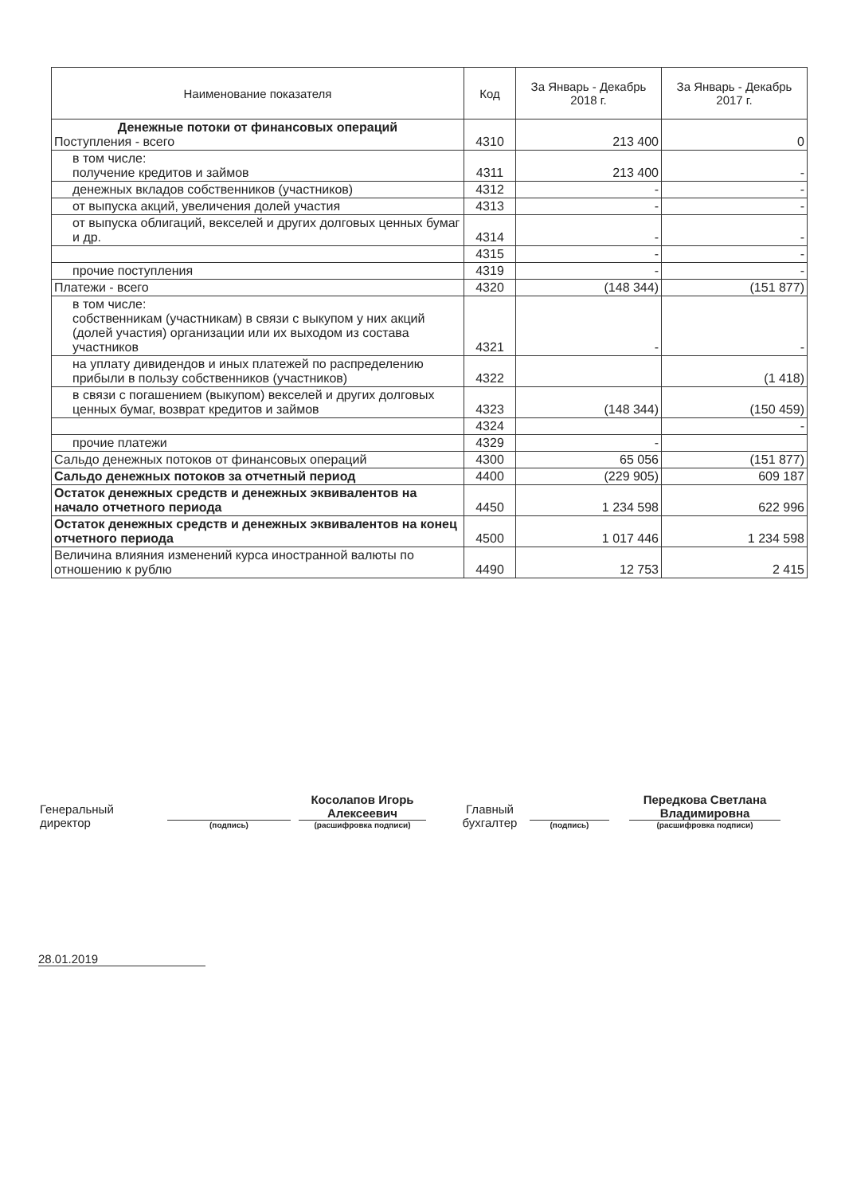| Наименование показателя | Код | За Январь - Декабрь 2018 г. | За Январь - Декабрь 2017 г. |
| --- | --- | --- | --- |
| Денежные потоки от финансовых операций Поступления - всего | 4310 | 213 400 | 0 |
| в том числе: получение кредитов и займов | 4311 | 213 400 | - |
| денежных вкладов собственников (участников) | 4312 | - | - |
| от выпуска акций, увеличения долей участия | 4313 | - | - |
| от выпуска облигаций, векселей и других долговых ценных бумаг и др. | 4314 | - | - |
| | 4315 | - | - |
| прочие поступления | 4319 | - | - |
| Платежи - всего | 4320 | (148 344) | (151 877) |
| в том числе: собственникам (участникам) в связи с выкупом у них акций (долей участия) организации или их выходом из состава участников | 4321 | - | - |
| на уплату дивидендов и иных платежей по распределению прибыли в пользу собственников (участников) | 4322 | | (1 418) |
| в связи с погашением (выкупом) векселей и других долговых ценных бумаг, возврат кредитов и займов | 4323 | (148 344) | (150 459) |
| | 4324 | | - |
| прочие платежи | 4329 | - | |
| Сальдо денежных потоков от финансовых операций | 4300 | 65 056 | (151 877) |
| Сальдо денежных потоков за отчетный период | 4400 | (229 905) | 609 187 |
| Остаток денежных средств и денежных эквивалентов на начало отчетного периода | 4450 | 1 234 598 | 622 996 |
| Остаток денежных средств и денежных эквивалентов на конец отчетного периода | 4500 | 1 017 446 | 1 234 598 |
| Величина влияния изменений курса иностранной валюты по отношению к рублю | 4490 | 12 753 | 2 415 |
Генеральный директор
(подпись)
Косолапов Игорь Алексеевич
(расшифровка подписи)
Главный бухгалтер
(подпись)
Передкова Светлана Владимировна
(расшифровка подписи)
28.01.2019